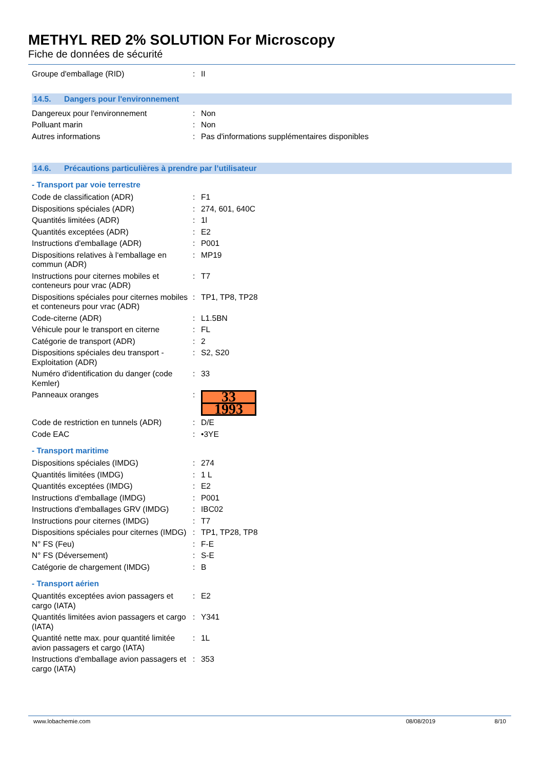METHYL RED 2% SOLUTION For Microscopy
Fiche de données de sécurité
| Groupe d'emballage (RID) | : | II |
14.5. Dangers pour l'environnement
| Dangereux pour l'environnement | : | Non |
| Polluant marin | : | Non |
| Autres informations | : | Pas d'informations supplémentaires disponibles |
14.6. Précautions particulières à prendre par l’utilisateur
- Transport par voie terrestre
| Code de classification (ADR) | : | F1 |
| Dispositions spéciales (ADR) | : | 274, 601, 640C |
| Quantités limitées (ADR) | : | 1l |
| Quantités exceptées (ADR) | : | E2 |
| Instructions d'emballage (ADR) | : | P001 |
| Dispositions relatives à l‘emballage en commun (ADR) | : | MP19 |
| Instructions pour citernes mobiles et conteneurs pour vrac (ADR) | : | T7 |
| Dispositions spéciales pour citernes mobiles et conteneurs pour vrac (ADR) | : | TP1, TP8, TP28 |
| Code-citerne (ADR) | : | L1.5BN |
| Véhicule pour le transport en citerne | : | FL |
| Catégorie de transport (ADR) | : | 2 |
| Dispositions spéciales deu transport - Exploitation (ADR) | : | S2, S20 |
| Numéro d'identification du danger (code Kemler) | : | 33 |
| Panneaux oranges | : | 33 1993 |
| Code de restriction en tunnels (ADR) | : | D/E |
| Code EAC | : | •3YE |
- Transport maritime
| Dispositions spéciales (IMDG) | : | 274 |
| Quantités limitées (IMDG) | : | 1 L |
| Quantités exceptées (IMDG) | : | E2 |
| Instructions d'emballage (IMDG) | : | P001 |
| Instructions d'emballages GRV (IMDG) | : | IBC02 |
| Instructions pour citernes (IMDG) | : | T7 |
| Dispositions spéciales pour citernes (IMDG) | : | TP1, TP28, TP8 |
| N° FS (Feu) | : | F-E |
| N° FS (Déversement) | : | S-E |
| Catégorie de chargement (IMDG) | : | B |
- Transport aérien
| Quantités exceptées avion passagers et cargo (IATA) | : | E2 |
| Quantités limitées avion passagers et cargo (IATA) | : | Y341 |
| Quantité nette max. pour quantité limitée avion passagers et cargo (IATA) | : | 1L |
| Instructions d'emballage avion passagers et cargo (IATA) | : | 353 |
www.lobachemie.com 08/08/2019 8/10